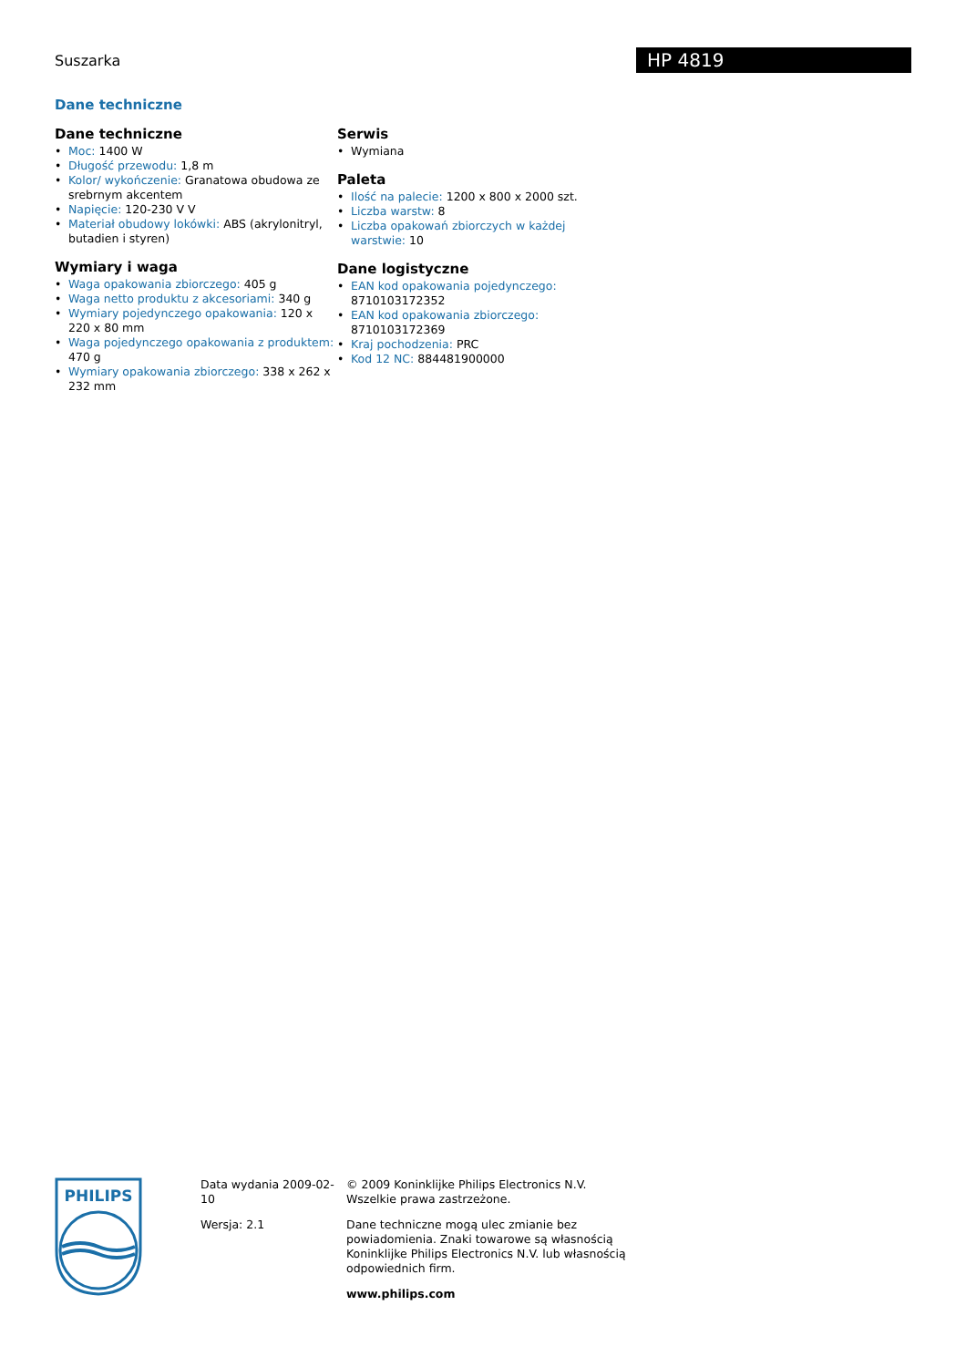Suszarka
HP 4819
Dane techniczne
Dane techniczne
• Moc: 1400 W
• Długość przewodu: 1,8 m
• Kolor/ wykończenie: Granatowa obudowa ze srebrnym akcentem
• Napięcie: 120-230 V V
• Materiał obudowy lokówki: ABS (akrylonitryl, butadien i styren)
Wymiary i waga
• Waga opakowania zbiorczego: 405 g
• Waga netto produktu z akcesoriami: 340 g
• Wymiary pojedynczego opakowania: 120 x 220 x 80 mm
• Waga pojedynczego opakowania z produktem: 470 g
• Wymiary opakowania zbiorczego: 338 x 262 x 232 mm
Serwis
• Wymiana
Paleta
• Ilość na palecie: 1200 x 800 x 2000 szt.
• Liczba warstw: 8
• Liczba opakowań zbiorczych w każdej warstwie: 10
Dane logistyczne
• EAN kod opakowania pojedynczego: 8710103172352
• EAN kod opakowania zbiorczego: 8710103172369
• Kraj pochodzenia: PRC
• Kod 12 NC: 884481900000
PHILIPS
Data wydania 2009-02-10
Wersja: 2.1
© 2009 Koninklijke Philips Electronics N.V.
Wszelkie prawa zastrzeżone.
Dane techniczne mogą ulec zmianie bez powiadomienia. Znaki towarowe są własnością Koninklijke Philips Electronics N.V. lub własnością odpowiednich firm.
www.philips.com